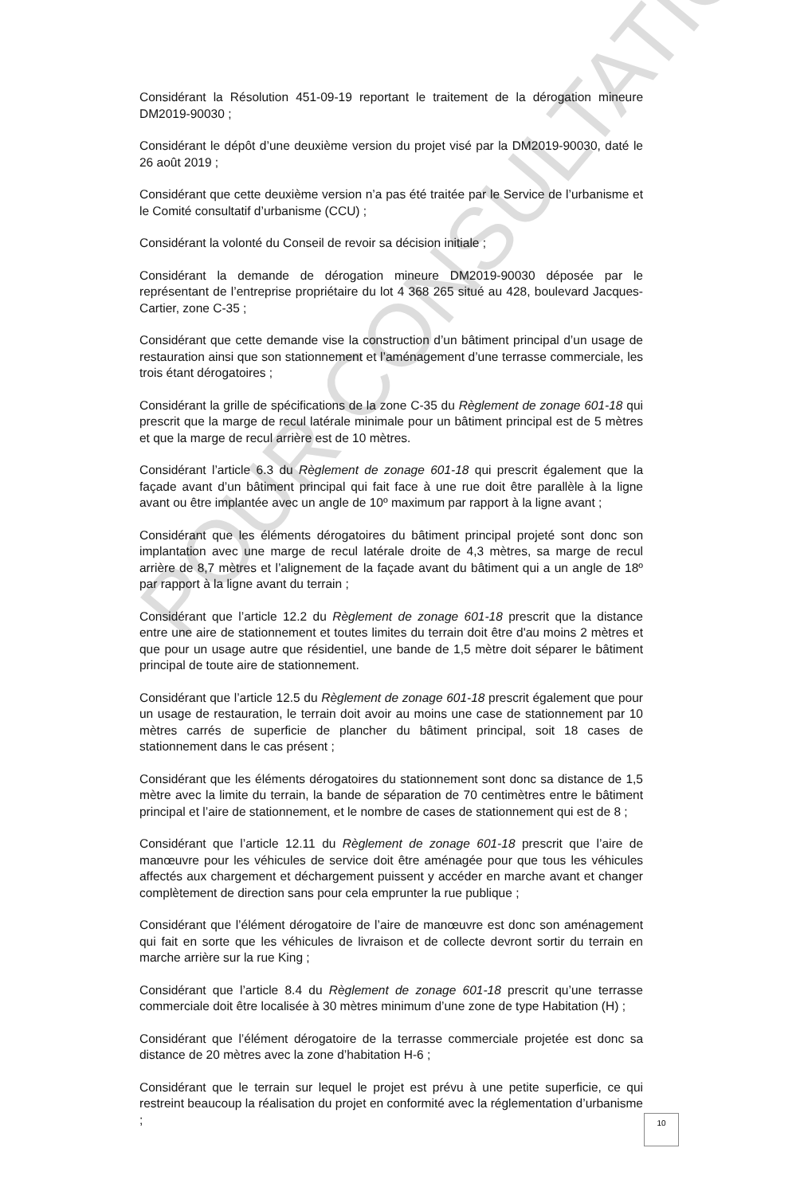POUR CONSULTATION
Considérant la Résolution 451-09-19 reportant le traitement de la dérogation mineure DM2019-90030 ;
Considérant le dépôt d’une deuxième version du projet visé par la DM2019-90030, daté le 26 août 2019 ;
Considérant que cette deuxième version n’a pas été traitée par le Service de l’urbanisme et le Comité consultatif d’urbanisme (CCU) ;
Considérant la volonté du Conseil de revoir sa décision initiale ;
Considérant la demande de dérogation mineure DM2019-90030 déposée par le représentant de l’entreprise propriétaire du lot 4 368 265 situé au 428, boulevard Jacques-Cartier, zone C-35 ;
Considérant que cette demande vise la construction d’un bâtiment principal d’un usage de restauration ainsi que son stationnement et l’aménagement d’une terrasse commerciale, les trois étant dérogatoires ;
Considérant la grille de spécifications de la zone C-35 du Règlement de zonage 601-18 qui prescrit que la marge de recul latérale minimale pour un bâtiment principal est de 5 mètres et que la marge de recul arrière est de 10 mètres.
Considérant l’article 6.3 du Règlement de zonage 601-18 qui prescrit également que la façade avant d’un bâtiment principal qui fait face à une rue doit être parallèle à la ligne avant ou être implantée avec un angle de 10º maximum par rapport à la ligne avant ;
Considérant que les éléments dérogatoires du bâtiment principal projeté sont donc son implantation avec une marge de recul latérale droite de 4,3 mètres, sa marge de recul arrière de 8,7 mètres et l’alignement de la façade avant du bâtiment qui a un angle de 18º par rapport à la ligne avant du terrain ;
Considérant que l’article 12.2 du Règlement de zonage 601-18 prescrit que la distance entre une aire de stationnement et toutes limites du terrain doit être d'au moins 2 mètres et que pour un usage autre que résidentiel, une bande de 1,5 mètre doit séparer le bâtiment principal de toute aire de stationnement.
Considérant que l’article 12.5 du Règlement de zonage 601-18 prescrit également que pour un usage de restauration, le terrain doit avoir au moins une case de stationnement par 10 mètres carrés de superficie de plancher du bâtiment principal, soit 18 cases de stationnement dans le cas présent ;
Considérant que les éléments dérogatoires du stationnement sont donc sa distance de 1,5 mètre avec la limite du terrain, la bande de séparation de 70 centimètres entre le bâtiment principal et l’aire de stationnement, et le nombre de cases de stationnement qui est de 8 ;
Considérant que l’article 12.11 du Règlement de zonage 601-18 prescrit que l’aire de manœuvre pour les véhicules de service doit être aménagée pour que tous les véhicules affectés aux chargement et déchargement puissent y accéder en marche avant et changer complètement de direction sans pour cela emprunter la rue publique ;
Considérant que l’élément dérogatoire de l’aire de manœuvre est donc son aménagement qui fait en sorte que les véhicules de livraison et de collecte devront sortir du terrain en marche arrière sur la rue King ;
Considérant que l’article 8.4 du Règlement de zonage 601-18 prescrit qu’une terrasse commerciale doit être localisée à 30 mètres minimum d’une zone de type Habitation (H) ;
Considérant que l’élément dérogatoire de la terrasse commerciale projetée est donc sa distance de 20 mètres avec la zone d’habitation H-6 ;
Considérant que le terrain sur lequel le projet est prévu à une petite superficie, ce qui restreint beaucoup la réalisation du projet en conformité avec la réglementation d’urbanisme ;
10